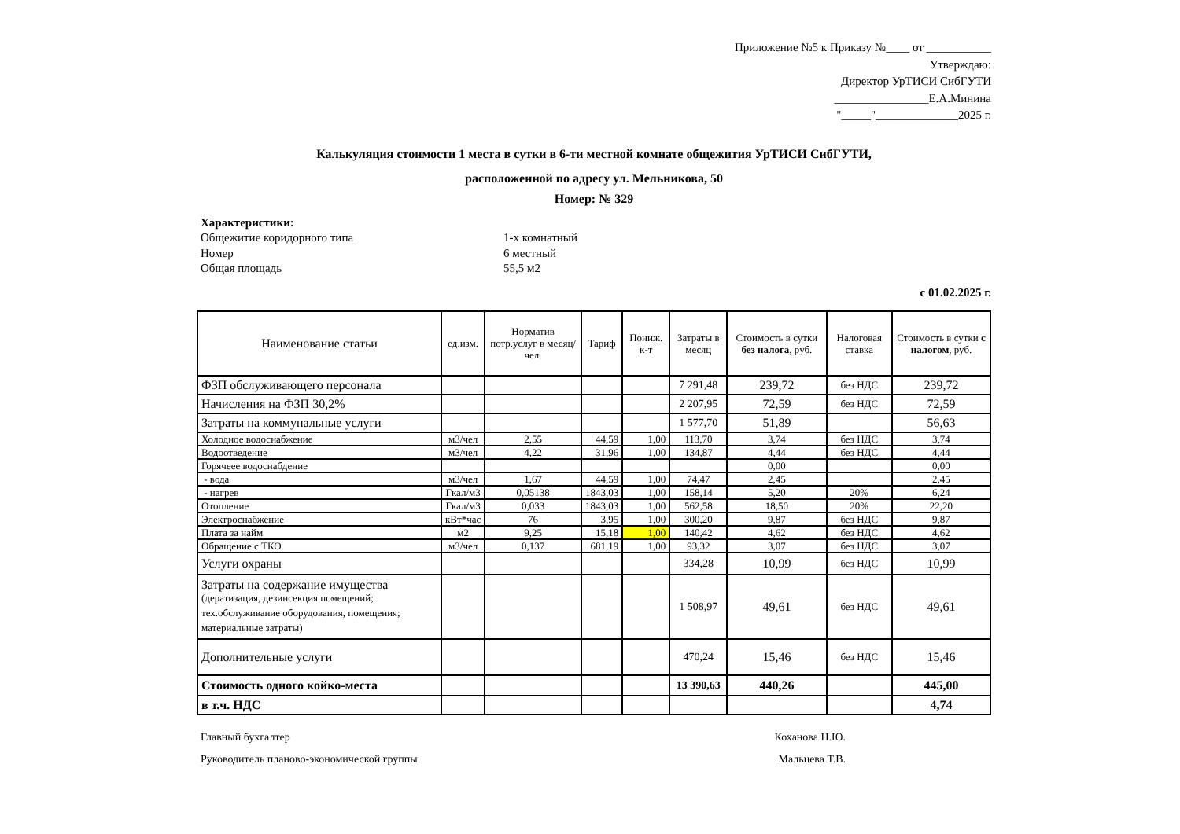Приложение №5 к Приказу №____ от ___________
Утверждаю:
Директор УрТИСИ СибГУТИ
________________Е.А.Минина
"_____"______________2025 г.
Калькуляция стоимости 1 места в сутки в 6-ти местной комнате общежития УрТИСИ СибГУТИ,
расположенной по адресу ул. Мельникова, 50
Номер: № 329
Характеристики:
Общежитие коридорного типа 1-х комнатный
Номер 6 местный
Общая площадь 55,5 м2
с 01.02.2025 г.
| Наименование статьи | ед.изм. | Норматив потр.услуг в месяц/чел. | Тариф | Пониж. к-т | Затраты в месяц | Стоимость в сутки без налога , руб. | Налоговая ставка | Стоимость в сутки с налогом , руб. |
| --- | --- | --- | --- | --- | --- | --- | --- | --- |
| ФЗП обслуживающего персонала | | | | | 7 291,48 | 239,72 | без НДС | 239,72 |
| Начисления на ФЗП 30,2% | | | | | 2 207,95 | 72,59 | без НДС | 72,59 |
| Затраты на коммунальные услуги | | | | | 1 577,70 | 51,89 | | 56,63 |
| Холодное водоснабжение | м3/чел | 2,55 | 44,59 | 1,00 | 113,70 | 3,74 | без НДС | 3,74 |
| Водоотведение | м3/чел | 4,22 | 31,96 | 1,00 | 134,87 | 4,44 | без НДС | 4,44 |
| Горячеее водоснабдение | | | | | | 0,00 | | 0,00 |
| - вода | м3/чел | 1,67 | 44,59 | 1,00 | 74,47 | 2,45 | | 2,45 |
| - нагрев | Гкал/м3 | 0,05138 | 1843,03 | 1,00 | 158,14 | 5,20 | 20% | 6,24 |
| Отопление | Гкал/м3 | 0,033 | 1843,03 | 1,00 | 562,58 | 18,50 | 20% | 22,20 |
| Электроснабжение | кВт*час | 76 | 3,95 | 1,00 | 300,20 | 9,87 | без НДС | 9,87 |
| Плата за найм | м2 | 9,25 | 15,18 | 1,00 | 140,42 | 4,62 | без НДС | 4,62 |
| Обращение с ТКО | м3/чел | 0,137 | 681,19 | 1,00 | 93,32 | 3,07 | без НДС | 3,07 |
| Услуги охраны | | | | | 334,28 | 10,99 | без НДС | 10,99 |
| Затраты на содержание имущества (дератизация, дезинсекция помещений; тех.обслуживание оборудования, помещения; материальные затраты) | | | | | 1 508,97 | 49,61 | без НДС | 49,61 |
| Дополнительные услуги | | | | | 470,24 | 15,46 | без НДС | 15,46 |
| Стоимость одного койко-места | | | | | 13 390,63 | 440,26 | | 445,00 |
| в т.ч. НДС | | | | | | | | 4,74 |
Главный бухгалтер Коханова Н.Ю.
Руководитель планово-экономической группы Мальцева Т.В.